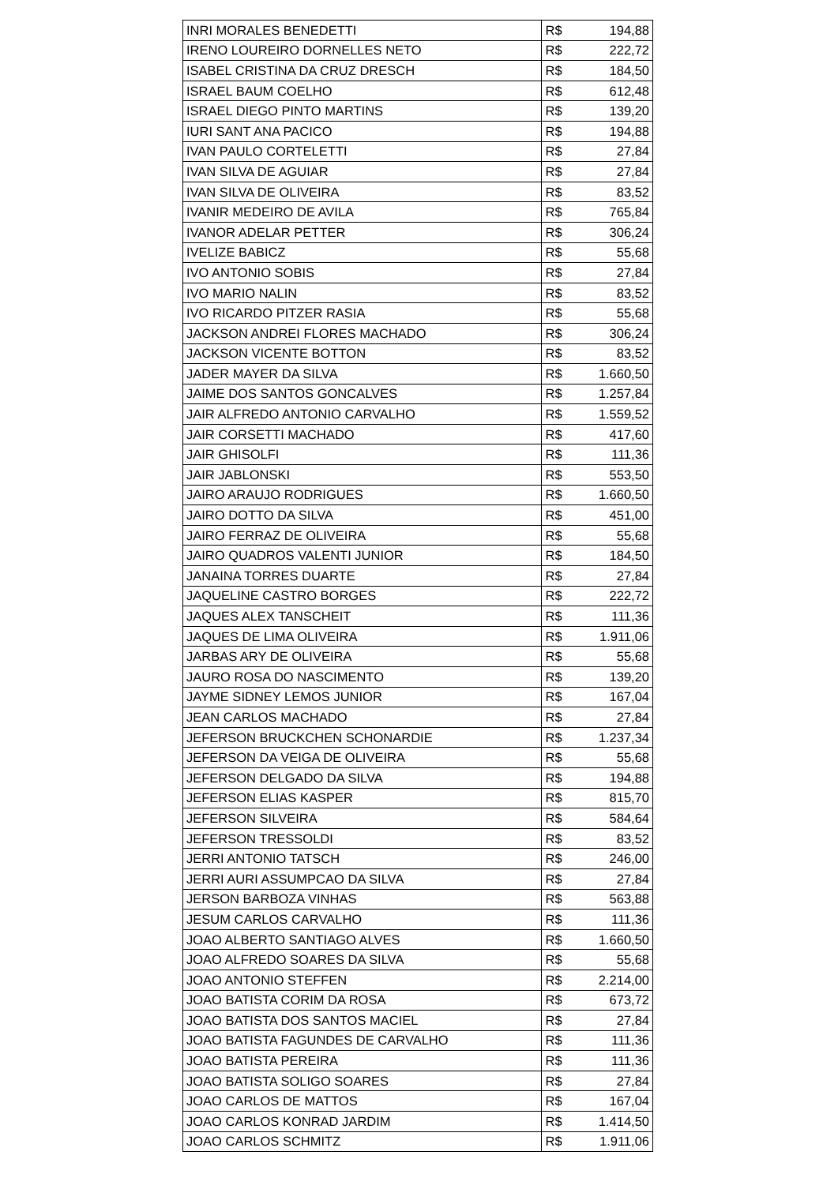| INRI MORALES BENEDETTI | R$ 194,88 |
| IRENO LOUREIRO DORNELLES NETO | R$ 222,72 |
| ISABEL CRISTINA DA CRUZ DRESCH | R$ 184,50 |
| ISRAEL BAUM COELHO | R$ 612,48 |
| ISRAEL DIEGO PINTO MARTINS | R$ 139,20 |
| IURI SANT ANA PACICO | R$ 194,88 |
| IVAN PAULO CORTELETTI | R$ 27,84 |
| IVAN SILVA DE AGUIAR | R$ 27,84 |
| IVAN SILVA DE OLIVEIRA | R$ 83,52 |
| IVANIR MEDEIRO DE AVILA | R$ 765,84 |
| IVANOR ADELAR PETTER | R$ 306,24 |
| IVELIZE BABICZ | R$ 55,68 |
| IVO ANTONIO SOBIS | R$ 27,84 |
| IVO MARIO NALIN | R$ 83,52 |
| IVO RICARDO PITZER RASIA | R$ 55,68 |
| JACKSON ANDREI FLORES MACHADO | R$ 306,24 |
| JACKSON VICENTE BOTTON | R$ 83,52 |
| JADER MAYER DA SILVA | R$ 1.660,50 |
| JAIME DOS SANTOS GONCALVES | R$ 1.257,84 |
| JAIR ALFREDO ANTONIO CARVALHO | R$ 1.559,52 |
| JAIR CORSETTI MACHADO | R$ 417,60 |
| JAIR GHISOLFI | R$ 111,36 |
| JAIR JABLONSKI | R$ 553,50 |
| JAIRO ARAUJO RODRIGUES | R$ 1.660,50 |
| JAIRO DOTTO DA SILVA | R$ 451,00 |
| JAIRO FERRAZ DE OLIVEIRA | R$ 55,68 |
| JAIRO QUADROS VALENTI JUNIOR | R$ 184,50 |
| JANAINA TORRES DUARTE | R$ 27,84 |
| JAQUELINE CASTRO BORGES | R$ 222,72 |
| JAQUES ALEX TANSCHEIT | R$ 111,36 |
| JAQUES DE LIMA OLIVEIRA | R$ 1.911,06 |
| JARBAS ARY DE OLIVEIRA | R$ 55,68 |
| JAURO ROSA DO NASCIMENTO | R$ 139,20 |
| JAYME SIDNEY LEMOS JUNIOR | R$ 167,04 |
| JEAN CARLOS MACHADO | R$ 27,84 |
| JEFERSON BRUCKCHEN SCHONARDIE | R$ 1.237,34 |
| JEFERSON DA VEIGA DE OLIVEIRA | R$ 55,68 |
| JEFERSON DELGADO DA SILVA | R$ 194,88 |
| JEFERSON ELIAS KASPER | R$ 815,70 |
| JEFERSON SILVEIRA | R$ 584,64 |
| JEFERSON TRESSOLDI | R$ 83,52 |
| JERRI ANTONIO TATSCH | R$ 246,00 |
| JERRI AURI ASSUMPCAO DA SILVA | R$ 27,84 |
| JERSON BARBOZA VINHAS | R$ 563,88 |
| JESUM CARLOS CARVALHO | R$ 111,36 |
| JOAO ALBERTO SANTIAGO ALVES | R$ 1.660,50 |
| JOAO ALFREDO SOARES DA SILVA | R$ 55,68 |
| JOAO ANTONIO STEFFEN | R$ 2.214,00 |
| JOAO BATISTA CORIM DA ROSA | R$ 673,72 |
| JOAO BATISTA DOS SANTOS MACIEL | R$ 27,84 |
| JOAO BATISTA FAGUNDES DE CARVALHO | R$ 111,36 |
| JOAO BATISTA PEREIRA | R$ 111,36 |
| JOAO BATISTA SOLIGO SOARES | R$ 27,84 |
| JOAO CARLOS DE MATTOS | R$ 167,04 |
| JOAO CARLOS KONRAD JARDIM | R$ 1.414,50 |
| JOAO CARLOS SCHMITZ | R$ 1.911,06 |